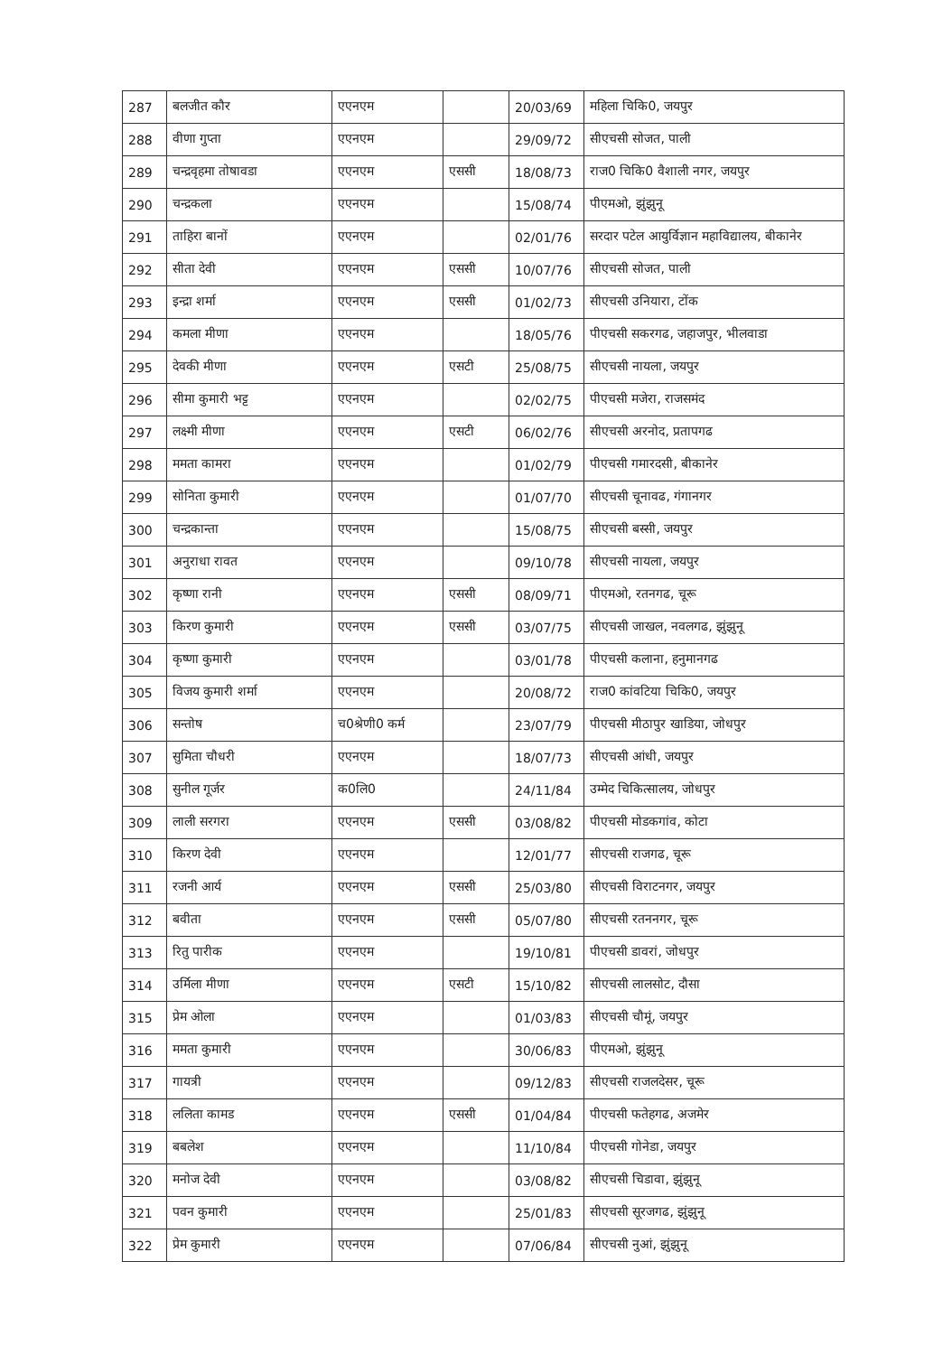| 287 | बलजीत कौर | एएनएम | | 20/03/69 | महिला चिकि0, जयपुर |
| 288 | वीणा गुप्ता | एएनएम | | 29/09/72 | सीएचसी सोजत, पाली |
| 289 | चन्द्रवृहमा तोषावडा | एएनएम | एससी | 18/08/73 | राज0 चिकि0 वैशाली नगर, जयपुर |
| 290 | चन्द्रकला | एएनएम | | 15/08/74 | पीएमओ, झुंझुनू |
| 291 | ताहिरा बानों | एएनएम | | 02/01/76 | सरदार पटेल आयुर्विज्ञान महाविद्यालय, बीकानेर |
| 292 | सीता देवी | एएनएम | एससी | 10/07/76 | सीएचसी सोजत, पाली |
| 293 | इन्द्रा शर्मा | एएनएम | एससी | 01/02/73 | सीएचसी उनियारा, टोंक |
| 294 | कमला मीणा | एएनएम | | 18/05/76 | पीएचसी सकरगढ, जहाजपुर, भीलवाडा |
| 295 | देवकी मीणा | एएनएम | एसटी | 25/08/75 | सीएचसी नायला, जयपुर |
| 296 | सीमा कुमारी भट्ट | एएनएम | | 02/02/75 | पीएचसी मजेरा, राजसमंद |
| 297 | लक्ष्मी मीणा | एएनएम | एसटी | 06/02/76 | सीएचसी अरनोद, प्रतापगढ |
| 298 | ममता कामरा | एएनएम | | 01/02/79 | पीएचसी गमारदसी, बीकानेर |
| 299 | सोनिता कुमारी | एएनएम | | 01/07/70 | सीएचसी चूनावढ, गंगानगर |
| 300 | चन्द्रकान्ता | एएनएम | | 15/08/75 | सीएचसी बस्सी, जयपुर |
| 301 | अनुराधा रावत | एएनएम | | 09/10/78 | सीएचसी नायला, जयपुर |
| 302 | कृष्णा रानी | एएनएम | एससी | 08/09/71 | पीएमओ, रतनगढ, चूरू |
| 303 | किरण कुमारी | एएनएम | एससी | 03/07/75 | सीएचसी जाखल, नवलगढ, झुंझुनू |
| 304 | कृष्णा कुमारी | एएनएम | | 03/01/78 | पीएचसी कलाना, हनुमानगढ |
| 305 | विजय कुमारी शर्मा | एएनएम | | 20/08/72 | राज0 कांवटिया चिकि0, जयपुर |
| 306 | सन्तोष | च0श्रेणी0 कर्म | | 23/07/79 | पीएचसी मीठापुर खाडिया, जोधपुर |
| 307 | सुमिता चौधरी | एएनएम | | 18/07/73 | सीएचसी आंधी, जयपुर |
| 308 | सुनील गूर्जर | क0लि0 | | 24/11/84 | उम्मेद चिकित्सालय, जोधपुर |
| 309 | लाली सरगरा | एएनएम | एससी | 03/08/82 | पीएचसी मोडकगांव, कोटा |
| 310 | किरण देवी | एएनएम | | 12/01/77 | सीएचसी राजगढ, चूरू |
| 311 | रजनी आर्य | एएनएम | एससी | 25/03/80 | सीएचसी विराटनगर, जयपुर |
| 312 | बवीता | एएनएम | एससी | 05/07/80 | सीएचसी रतननगर, चूरू |
| 313 | रितु पारीक | एएनएम | | 19/10/81 | पीएचसी डावरां, जोधपुर |
| 314 | उर्मिला मीणा | एएनएम | एसटी | 15/10/82 | सीएचसी लालसोट, दौसा |
| 315 | प्रेम ओला | एएनएम | | 01/03/83 | सीएचसी चौमूं, जयपुर |
| 316 | ममता कुमारी | एएनएम | | 30/06/83 | पीएमओ, झुंझुनू |
| 317 | गायत्री | एएनएम | | 09/12/83 | सीएचसी राजलदेसर, चूरू |
| 318 | ललिता कामड | एएनएम | एससी | 01/04/84 | पीएचसी फतेहगढ, अजमेर |
| 319 | बबलेश | एएनएम | | 11/10/84 | पीएचसी गोनेडा, जयपुर |
| 320 | मनोज देवी | एएनएम | | 03/08/82 | सीएचसी चिडावा, झुंझुनू |
| 321 | पवन कुमारी | एएनएम | | 25/01/83 | सीएचसी सूरजगढ, झुंझुनू |
| 322 | प्रेम कुमारी | एएनएम | | 07/06/84 | सीएचसी नुआं, झुंझुनू |